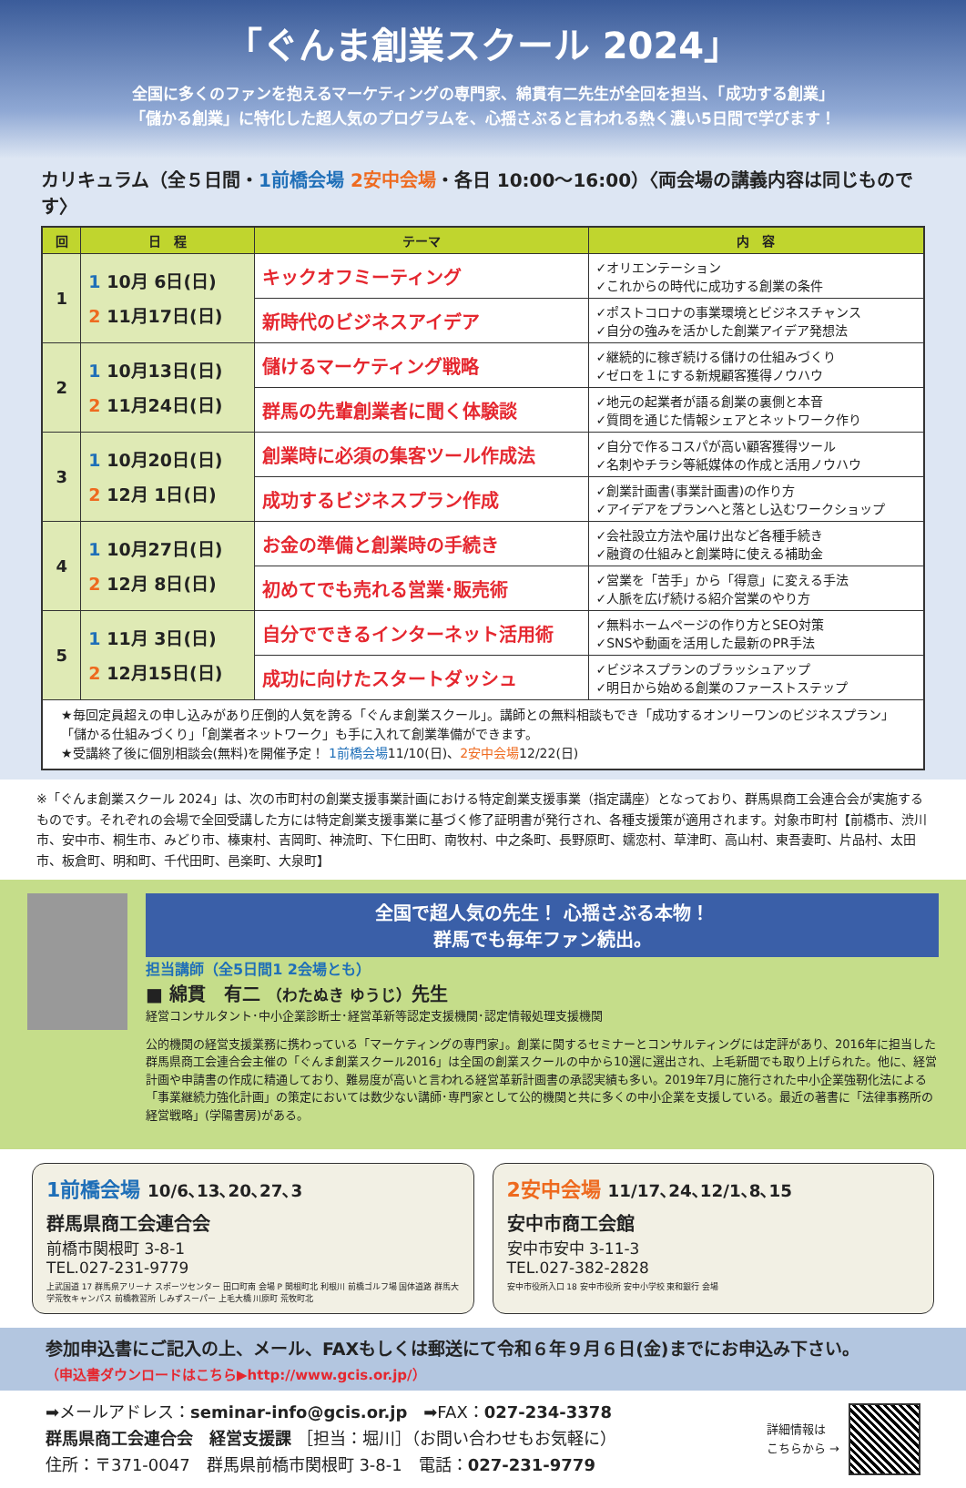「ぐんま創業スクール 2024」
全国に多くのファンを抱えるマーケティングの専門家、綿貫有二先生が全回を担当、「成功する創業」
「儲かる創業」に特化した超人気のプログラムを、心揺さぶると言われる熱く濃い5日間で学びます！
カリキュラム（全５日間・1前橋会場 2安中会場・各日 10:00～16:00）〈両会場の講義内容は同じものです〉
| 回 | 日 程 | テーマ | 内 容 |
| --- | --- | --- | --- |
| 1 | 1 10月 6日(日) 2 11月17日(日) | キックオフミーティング | ✓オリエンテーション ✓これからの時代に成功する創業の条件 |
| | | 新時代のビジネスアイデア | ✓ポストコロナの事業環境とビジネスチャンス ✓自分の強みを活かした創業アイデア発想法 |
| 2 | 1 10月13日(日) 2 11月24日(日) | 儲けるマーケティング戦略 | ✓継続的に稼ぎ続ける儲けの仕組みづくり ✓ゼロを１にする新規顧客獲得ノウハウ |
| | | 群馬の先輩創業者に聞く体験談 | ✓地元の起業者が語る創業の裏側と本音 ✓質問を通じた情報シェアとネットワーク作り |
| 3 | 1 10月20日(日) 2 12月 1日(日) | 創業時に必須の集客ツール作成法 | ✓自分で作るコスパが高い顧客獲得ツール ✓名刺やチラシ等紙媒体の作成と活用ノウハウ |
| | | 成功するビジネスプラン作成 | ✓創業計画書(事業計画書)の作り方 ✓アイデアをプランへと落とし込むワークショップ |
| 4 | 1 10月27日(日) 2 12月 8日(日) | お金の準備と創業時の手続き | ✓会社設立方法や届け出など各種手続き ✓融資の仕組みと創業時に使える補助金 |
| | | 初めてでも売れる営業･販売術 | ✓営業を「苦手」から「得意」に変える手法 ✓人脈を広げ続ける紹介営業のやり方 |
| 5 | 1 11月 3日(日) 2 12月15日(日) | 自分でできるインターネット活用術 | ✓無料ホームページの作り方とSEO対策 ✓SNSや動画を活用した最新のPR手法 |
| | | 成功に向けたスタートダッシュ | ✓ビジネスプランのブラッシュアップ ✓明日から始める創業のファーストステップ |
| ★毎回定員超えの申し込みがあり圧倒的人気を誇る「ぐんま創業スクール」。講師との無料相談もでき「成功するオンリーワンのビジネスプラン」「儲かる仕組みづくり」「創業者ネットワーク」も手に入れて創業準備ができます。 ★受講終了後に個別相談会(無料)を開催予定！ 1前橋会場 11/10(日)、 2安中会場 12/22(日) | | | |
※「ぐんま創業スクール 2024」は、次の市町村の創業支援事業計画における特定創業支援事業（指定講座）となっており、群馬県商工会連合会が実施するものです。それぞれの会場で全回受講した方には特定創業支援事業に基づく修了証明書が発行され、各種支援策が適用されます。対象市町村【前橋市、渋川市、安中市、桐生市、みどり市、榛東村、吉岡町、神流町、下仁田町、南牧村、中之条町、長野原町、嬬恋村、草津町、高山村、東吾妻町、片品村、太田市、板倉町、明和町、千代田町、邑楽町、大泉町】
全国で超人気の先生！ 心揺さぶる本物！
群馬でも毎年ファン続出。
担当講師（全5日間1 2会場とも）
■ 綿貫　有二 （わたぬき ゆうじ）先生
経営コンサルタント･中小企業診断士･経営革新等認定支援機関･認定情報処理支援機関
公的機関の経営支援業務に携わっている「マーケティングの専門家」。創業に関するセミナーとコンサルティングには定評があり、2016年に担当した群馬県商工会連合会主催の「ぐんま創業スクール2016」は全国の創業スクールの中から10選に選出され、上毛新聞でも取り上げられた。他に、経営計画や申請書の作成に精通しており、難易度が高いと言われる経営革新計画書の承認実績も多い。2019年7月に施行された中小企業強靭化法による「事業継続力強化計画」の策定においては数少ない講師･専門家として公的機関と共に多くの中小企業を支援している。最近の著書に「法律事務所の経営戦略」(学陽書房)がある。
1前橋会場 10/6､13､20､27､3
群馬県商工会連合会
前橋市関根町 3-8-1
TEL.027-231-9779
上武国道 17 群馬県アリーナ スポーツセンター 田口町南 会場 P 関根町北 利根川 前橋ゴルフ場 国体道路 群馬大学荒牧キャンパス 前橋教習所 しみずスーパー 上毛大橋 川原町 荒牧町北
2安中会場 11/17､24､12/1､8､15
安中市商工会館
安中市安中 3-11-3
TEL.027-382-2828
安中市役所入口 18 安中市役所 安中小学校 東和銀行 会場
参加申込書にご記入の上、メール、FAXもしくは郵送にて令和６年９月６日(金)までにお申込み下さい。
（申込書ダウンロードはこちら▶http://www.gcis.or.jp/）
➡メールアドレス：seminar-info@gcis.or.jp　➡FAX：027-234-3378
群馬県商工会連合会　経営支援課 ［担当：堀川］（お問い合わせもお気軽に）
住所：〒371-0047　群馬県前橋市関根町 3-8-1　電話：027-231-9779
詳細情報は
こちらから →